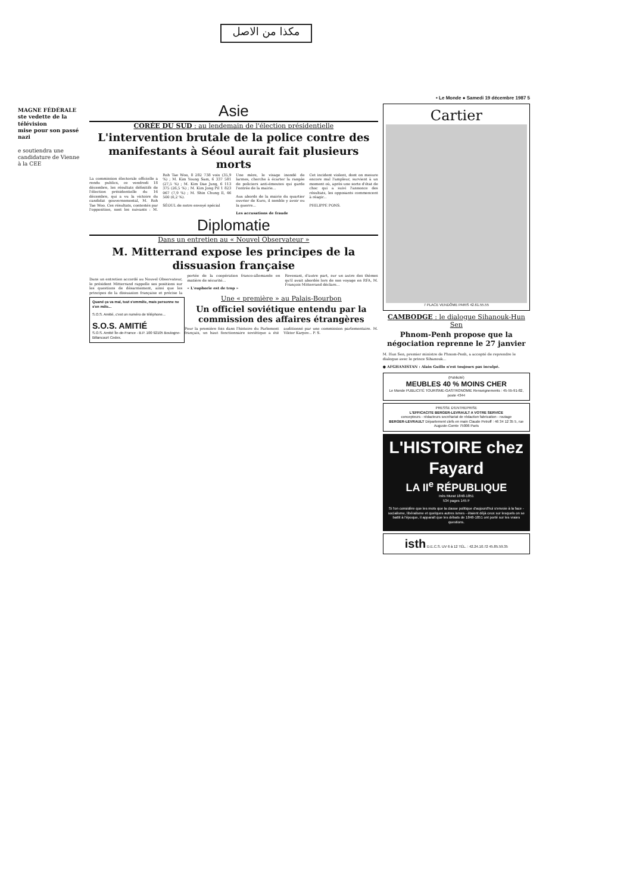مكذا من الاصل
MAGNE FÉDÉRALE
ste vedette de la télévision
mise pour son passé nazi
e soutiendra une candidature de Vienne à la CEE
• Le Monde ● Samedi 19 décembre 1987 5
Asie
CORÉE DU SUD : au lendemain de l'élection présidentielle
L'intervention brutale de la police contre des manifestants à Séoul aurait fait plusieurs morts
La commission électorale officielle a rendu publics, ce vendredi 18 décembre, les résultats définitifs de l'élection présidentielle du 16 décembre, qui a vu la victoire du candidat gouvernemental, M. Roh Tae Woo. Ces résultats, contestés par l'opposition, sont les suivants : M. Roh Tae Woo, 8 282 738 voix (35,9 %) ; M. Kim Young Sam, 6 337 581 (27,5 %) ; M. Kim Dae Jung, 6 113 375 (26,5 %) ; M. Kim Jong Pil 1 823 067 (7,9 %) ; M. Shin Chung Il, 46 500 (0,2 %).
SÉOUL de notre envoyé spécial
Une mère, le visage inondé de larmes, cherche à écarter la rangée de policiers anti-émeutes qui garde l'entrée de la mairie...
Aux abords de la mairie du quartier ouvrier de Kuro, il semble y avoir eu la guerre...
Les accusations de fraude
Cet incident violent, dont on mesure encore mal l'ampleur, survient à un moment où, après une sorte d'état de choc qui a suivi l'annonce des résultats, les opposants commencent à réagir...
PHILIPPE PONS.
Diplomatie
Dans un entretien au « Nouvel Observateur »
M. Mitterrand expose les principes de la dissuasion française
Dans un entretien accordé au Nouvel Observateur, le président Mitterrand rappelle ses positions sur les questions de désarmement, ainsi que les principes de la dissuasion française et précise la portée de la coopération franco-allemande en matière de sécurité...
« L'euphorie est de trop »
Revenant, d'autre part, sur un autre des thèmes qu'il avait abordés lors de son voyage en RFA, M. François Mitterrand déclare...
Quand ça va mal, tout s'emmêle, mais personne ne s'en mêle...
S.O.S. Amitié, c'est un numéro de téléphone...
S.O.S. AMITIÉ
S.O.S. Amitié Île-de-France - B.P. 100 92105 Boulogne-Billancourt Cedex.
Une « première » au Palais-Bourbon
Un officiel soviétique entendu par la commission des affaires étrangères
Pour la première fois dans l'histoire du Parlement français, un haut fonctionnaire soviétique a été auditionné par une commission parlementaire. M. Viktor Karpov... P. S.
Cartier
7 PLACE VENDÔME PARIS 42.61.55.55
CAMBODGE : le dialogue Sihanouk-Hun Sen
Phnom-Penh propose que la négociation reprenne le 27 janvier
M. Hun Sen, premier ministre de Phnom-Penh, a accepté de reprendre le dialogue avec le prince Sihanouk...
● AFGHANISTAN : Alain Guillo n'est toujours pas inculpé.
(Publicité)
MEUBLES 40 % MOINS CHER
Le Monde PUBLICITÉ TOURISME-GASTRONOMIE Renseignements : 45-55-91-82, poste 4344
PRESSE D'ENTREPRISE
L'EFFICACITE BERGER-LEVRAULT A VOTRE SERVICE
concepteurs - rédacteurs secrétariat de rédaction fabrication - routage
BERGER-LEVRAULT Département clefs en main Claude Petroff : 46 34 12 35 5, rue Auguste-Comte 75006 Paris
L'HISTOIRE chez Fayard
LA II<sup>e</sup> RÉPUBLIQUE
Inès Murat 1848-1851
534 pages 145 F
Si l'on considère que les mots que la classe politique d'aujourd'hui s'envoie à la face - socialisme, libéralisme et quelques autres ismes - étaient déjà ceux sur lesquels on se battit à l'époque, il apparaît que les débats de 1848-1851 ont porté sur les vraies questions.
isth D.E.C.S. UV 6 à 12 TÉL. : 42.24.10.72 45.85.59.35